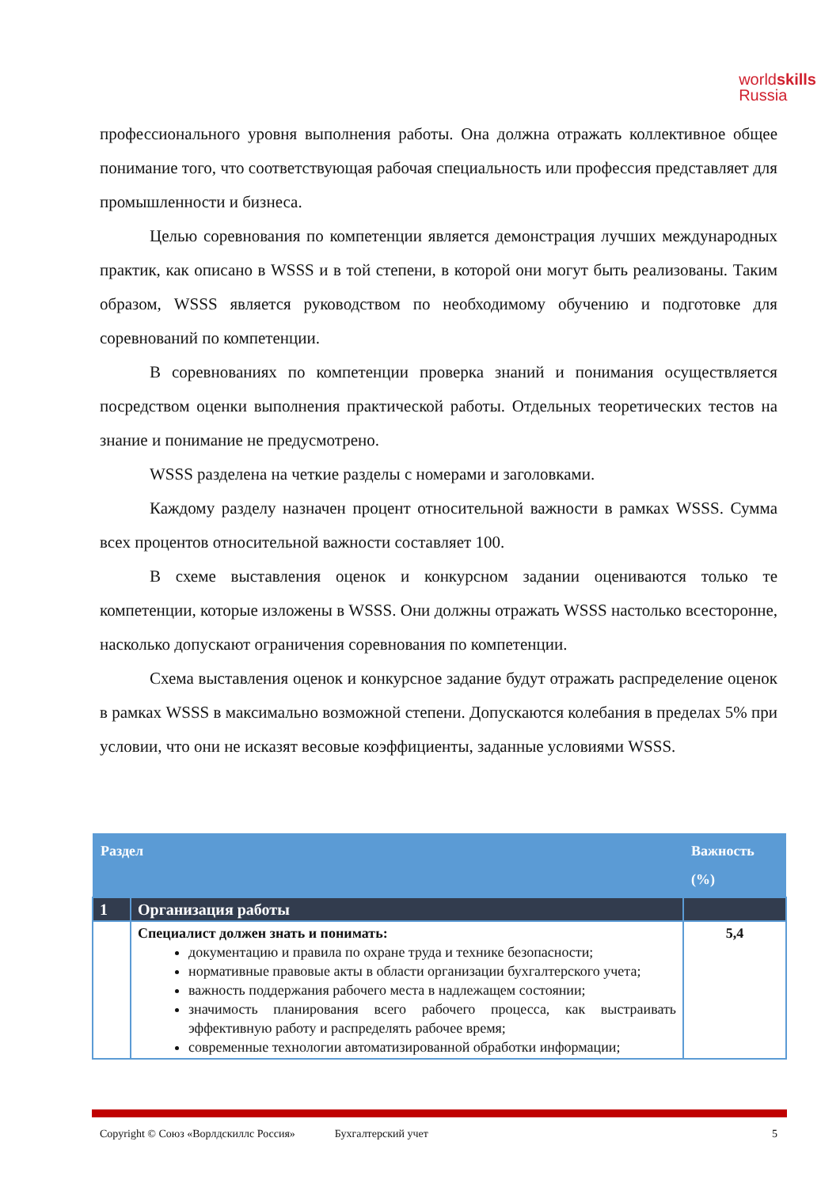worldskills
Russia
профессионального уровня выполнения работы. Она должна отражать коллективное общее понимание того, что соответствующая рабочая специальность или профессия представляет для промышленности и бизнеса.
Целью соревнования по компетенции является демонстрация лучших международных практик, как описано в WSSS и в той степени, в которой они могут быть реализованы. Таким образом, WSSS является руководством по необходимому обучению и подготовке для соревнований по компетенции.
В соревнованиях по компетенции проверка знаний и понимания осуществляется посредством оценки выполнения практической работы. Отдельных теоретических тестов на знание и понимание не предусмотрено.
WSSS разделена на четкие разделы с номерами и заголовками.
Каждому разделу назначен процент относительной важности в рамках WSSS. Сумма всех процентов относительной важности составляет 100.
В схеме выставления оценок и конкурсном задании оцениваются только те компетенции, которые изложены в WSSS. Они должны отражать WSSS настолько всесторонне, насколько допускают ограничения соревнования по компетенции.
Схема выставления оценок и конкурсное задание будут отражать распределение оценок в рамках WSSS в максимально возможной степени. Допускаются колебания в пределах 5% при условии, что они не исказят весовые коэффициенты, заданные условиями WSSS.
| Раздел | | Важность (%) |
| --- | --- | --- |
| 1 | Организация работы | |
| | Специалист должен знать и понимать: документацию и правила по охране труда и технике безопасности; нормативные правовые акты в области организации бухгалтерского учета; важность поддержания рабочего места в надлежащем состоянии; значимость планирования всего рабочего процесса, как выстраивать эффективную работу и распределять рабочее время; современные технологии автоматизированной обработки информации; | 5,4 |
Copyright © Союз «Ворлдскиллс Россия» Бухгалтерский учет 5